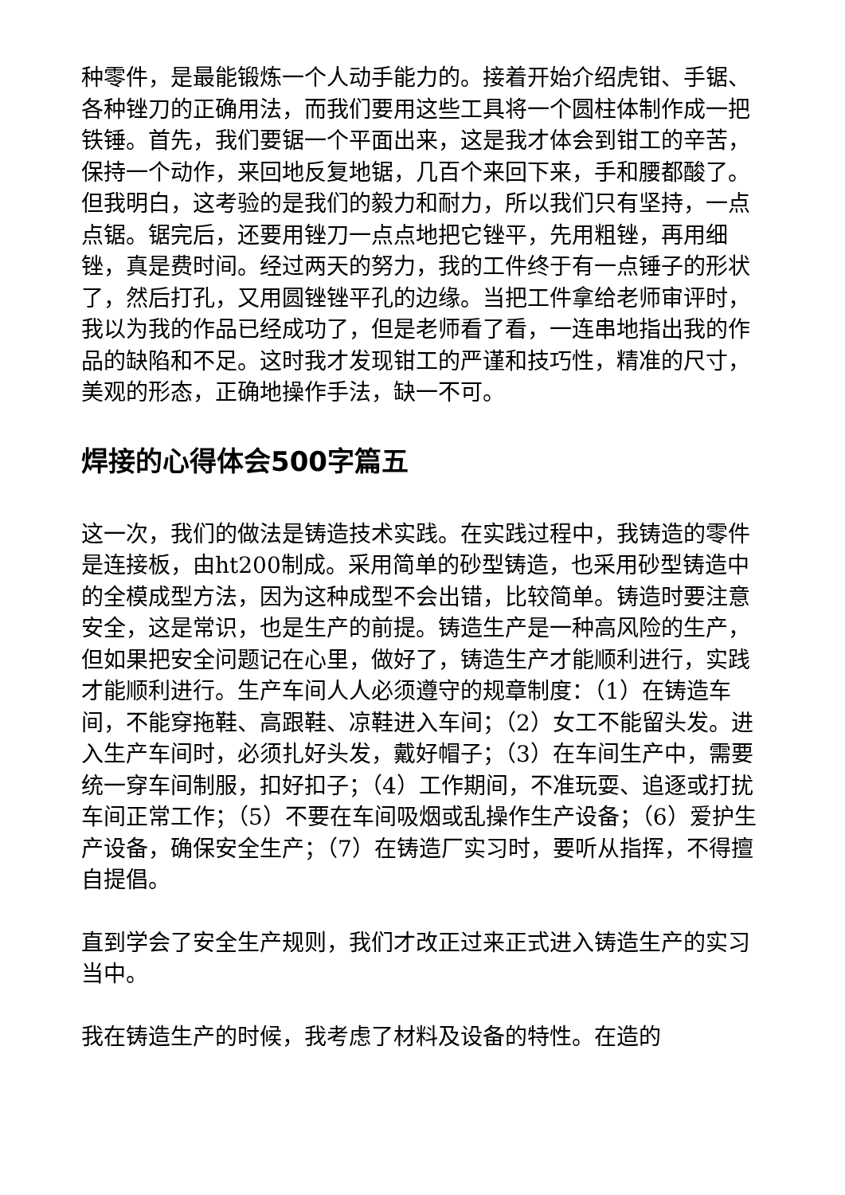种零件，是最能锻炼一个人动手能力的。接着开始介绍虎钳、手锯、各种锉刀的正确用法，而我们要用这些工具将一个圆柱体制作成一把铁锤。首先，我们要锯一个平面出来，这是我才体会到钳工的辛苦，保持一个动作，来回地反复地锯，几百个来回下来，手和腰都酸了。但我明白，这考验的是我们的毅力和耐力，所以我们只有坚持，一点点锯。锯完后，还要用锉刀一点点地把它锉平，先用粗锉，再用细锉，真是费时间。经过两天的努力，我的工件终于有一点锤子的形状了，然后打孔，又用圆锉锉平孔的边缘。当把工件拿给老师审评时，我以为我的作品已经成功了，但是老师看了看，一连串地指出我的作品的缺陷和不足。这时我才发现钳工的严谨和技巧性，精准的尺寸，美观的形态，正确地操作手法，缺一不可。
焊接的心得体会500字篇五
这一次，我们的做法是铸造技术实践。在实践过程中，我铸造的零件是连接板，由ht200制成。采用简单的砂型铸造，也采用砂型铸造中的全模成型方法，因为这种成型不会出错，比较简单。铸造时要注意安全，这是常识，也是生产的前提。铸造生产是一种高风险的生产，但如果把安全问题记在心里，做好了，铸造生产才能顺利进行，实践才能顺利进行。生产车间人人必须遵守的规章制度：（1）在铸造车间，不能穿拖鞋、高跟鞋、凉鞋进入车间；（2）女工不能留头发。进入生产车间时，必须扎好头发，戴好帽子；（3）在车间生产中，需要统一穿车间制服，扣好扣子；（4）工作期间，不准玩耍、追逐或打扰车间正常工作；（5）不要在车间吸烟或乱操作生产设备；（6）爱护生产设备，确保安全生产；（7）在铸造厂实习时，要听从指挥，不得擅自提倡。
直到学会了安全生产规则，我们才改正过来正式进入铸造生产的实习当中。
我在铸造生产的时候，我考虑了材料及设备的特性。在造的